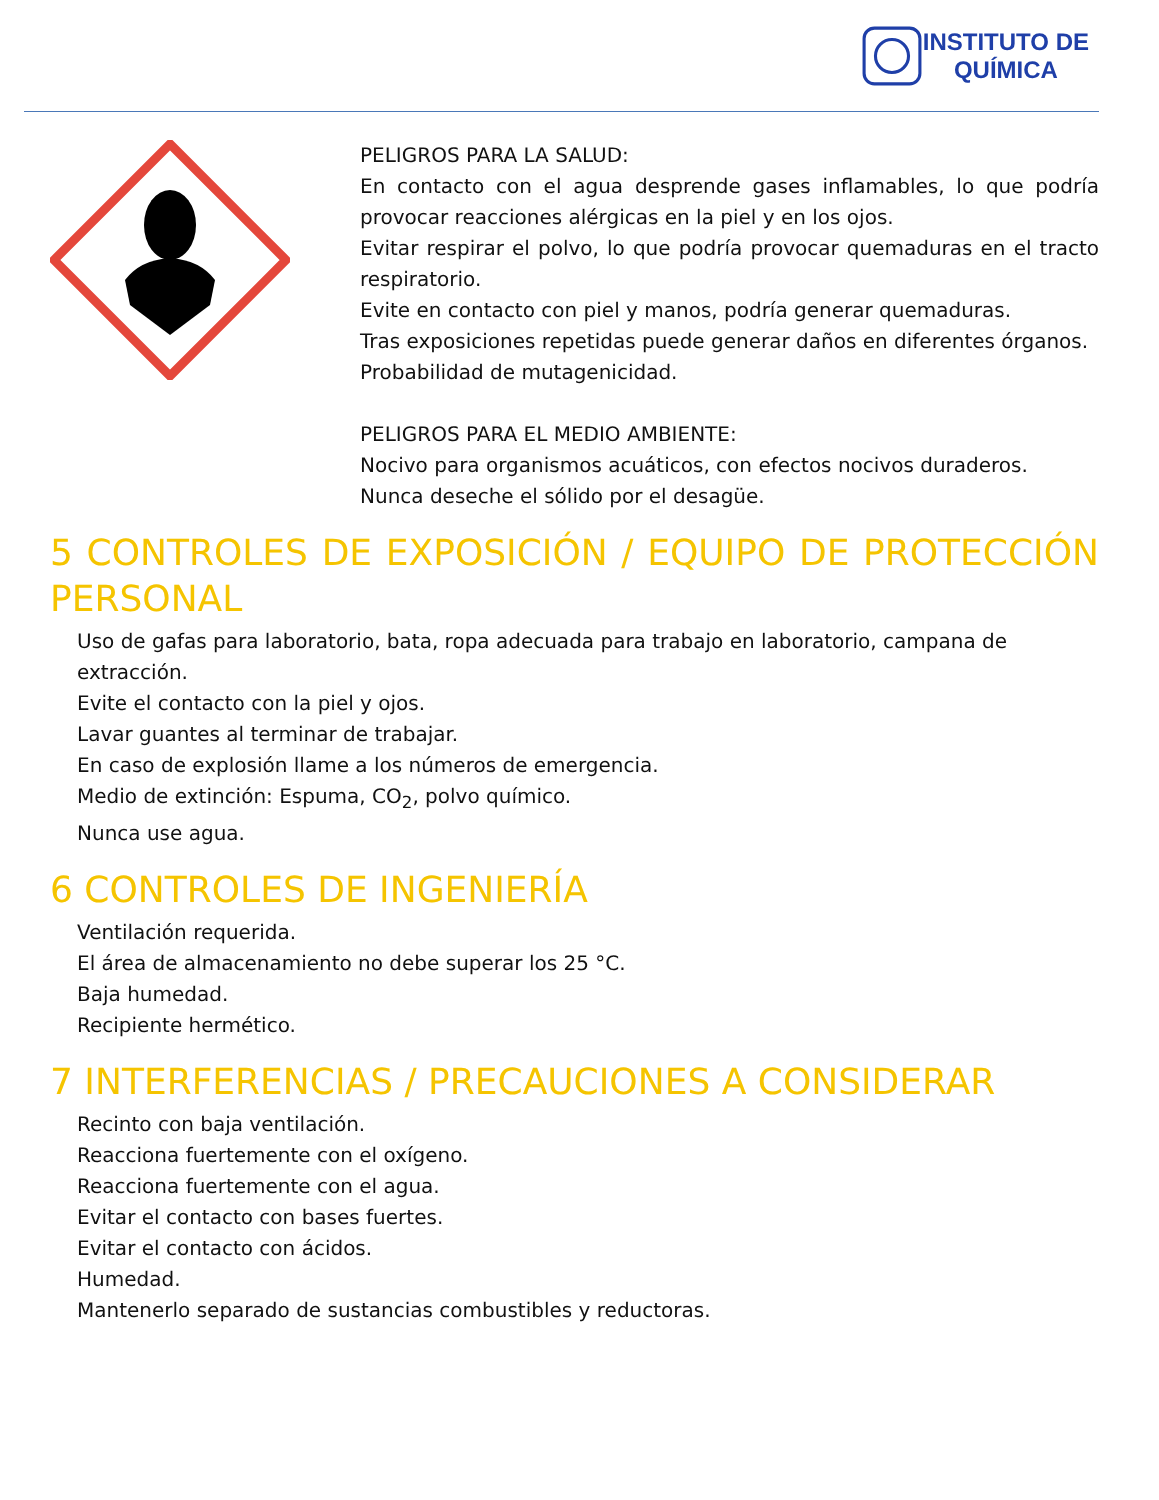INSTITUTO DE
QUÍMICA
PELIGROS PARA LA SALUD:
En contacto con el agua desprende gases inflamables, lo que podría provocar reacciones alérgicas en la piel y en los ojos.
Evitar respirar el polvo, lo que podría provocar quemaduras en el tracto respiratorio.
Evite en contacto con piel y manos, podría generar quemaduras.
Tras exposiciones repetidas puede generar daños en diferentes órganos.
Probabilidad de mutagenicidad.
PELIGROS PARA EL MEDIO AMBIENTE:
Nocivo para organismos acuáticos, con efectos nocivos duraderos.
Nunca deseche el sólido por el desagüe.
5 CONTROLES DE EXPOSICIÓN / EQUIPO DE PROTECCIÓN PERSONAL
Uso de gafas para laboratorio, bata, ropa adecuada para trabajo en laboratorio, campana de extracción.
Evite el contacto con la piel y ojos.
Lavar guantes al terminar de trabajar.
En caso de explosión llame a los números de emergencia.
Medio de extinción: Espuma, CO<sub>2</sub>, polvo químico.
Nunca use agua.
6 CONTROLES DE INGENIERÍA
Ventilación requerida.
El área de almacenamiento no debe superar los 25 °C.
Baja humedad.
Recipiente hermético.
7 INTERFERENCIAS / PRECAUCIONES A CONSIDERAR
Recinto con baja ventilación.
Reacciona fuertemente con el oxígeno.
Reacciona fuertemente con el agua.
Evitar el contacto con bases fuertes.
Evitar el contacto con ácidos.
Humedad.
Mantenerlo separado de sustancias combustibles y reductoras.